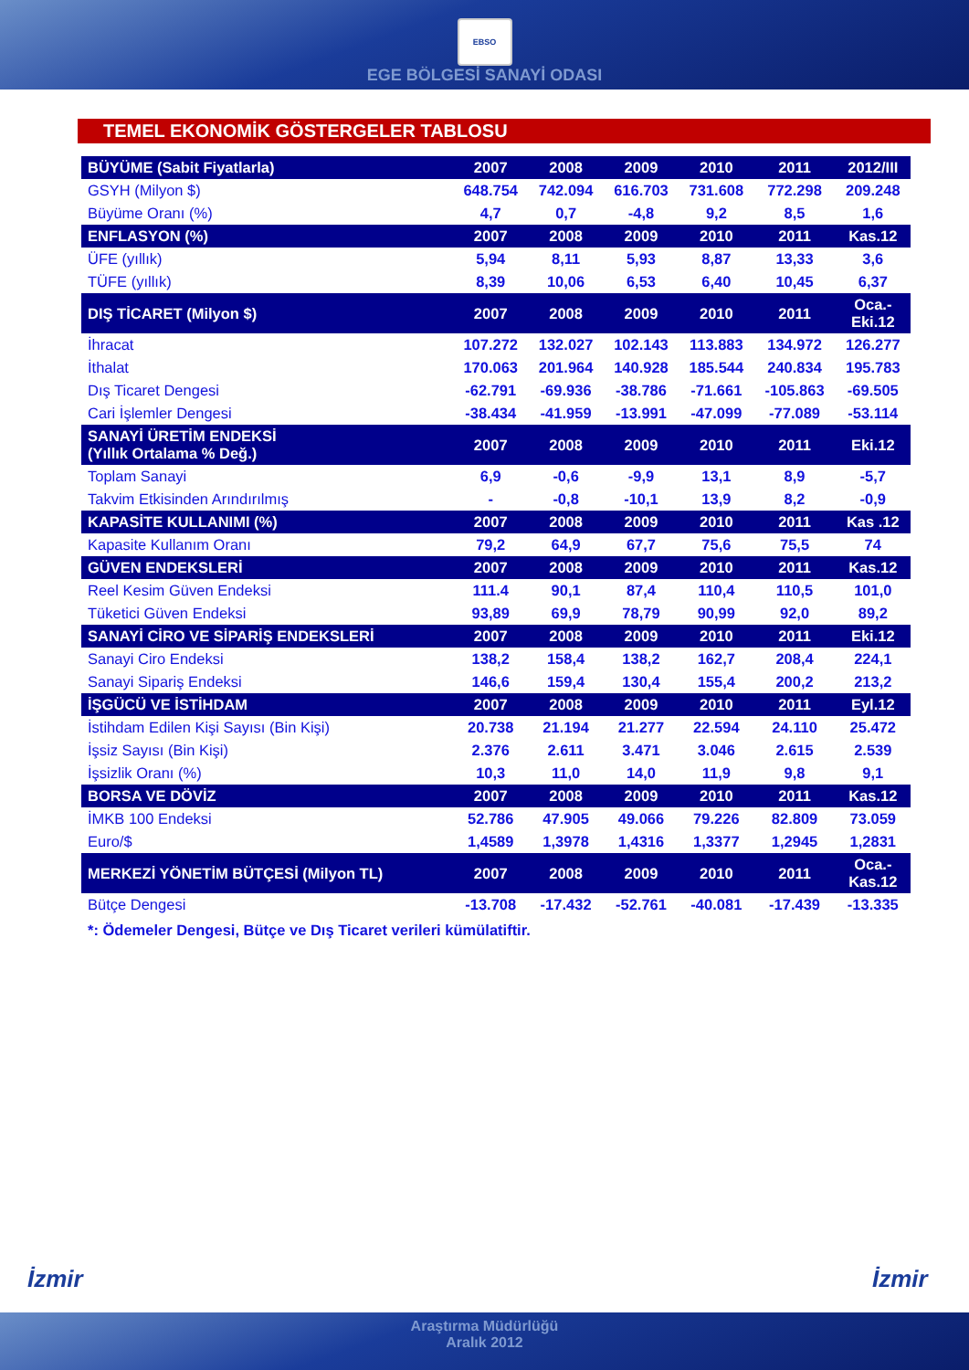EBSO
EGE BÖLGESİ SANAYİ ODASI
TEMEL EKONOMİK GÖSTERGELER TABLOSU
| BÜYÜME (Sabit Fiyatlarla) | 2007 | 2008 | 2009 | 2010 | 2011 | 2012/III |
| GSYH (Milyon $) | 648.754 | 742.094 | 616.703 | 731.608 | 772.298 | 209.248 |
| Büyüme Oranı (%) | 4,7 | 0,7 | -4,8 | 9,2 | 8,5 | 1,6 |
| ENFLASYON (%) | 2007 | 2008 | 2009 | 2010 | 2011 | Kas.12 |
| ÜFE (yıllık) | 5,94 | 8,11 | 5,93 | 8,87 | 13,33 | 3,6 |
| TÜFE (yıllık) | 8,39 | 10,06 | 6,53 | 6,40 | 10,45 | 6,37 |
| DIŞ TİCARET (Milyon $) | 2007 | 2008 | 2009 | 2010 | 2011 | Oca.- Eki.12 |
| İhracat | 107.272 | 132.027 | 102.143 | 113.883 | 134.972 | 126.277 |
| İthalat | 170.063 | 201.964 | 140.928 | 185.544 | 240.834 | 195.783 |
| Dış Ticaret Dengesi | -62.791 | -69.936 | -38.786 | -71.661 | -105.863 | -69.505 |
| Cari İşlemler Dengesi | -38.434 | -41.959 | -13.991 | -47.099 | -77.089 | -53.114 |
| SANAYİ ÜRETİM ENDEKSİ (Yıllık Ortalama % Değ.) | 2007 | 2008 | 2009 | 2010 | 2011 | Eki.12 |
| Toplam Sanayi | 6,9 | -0,6 | -9,9 | 13,1 | 8,9 | -5,7 |
| Takvim Etkisinden Arındırılmış | - | -0,8 | -10,1 | 13,9 | 8,2 | -0,9 |
| KAPASİTE KULLANIMI (%) | 2007 | 2008 | 2009 | 2010 | 2011 | Kas .12 |
| Kapasite Kullanım Oranı | 79,2 | 64,9 | 67,7 | 75,6 | 75,5 | 74 |
| GÜVEN ENDEKSLERİ | 2007 | 2008 | 2009 | 2010 | 2011 | Kas.12 |
| Reel Kesim Güven Endeksi | 111.4 | 90,1 | 87,4 | 110,4 | 110,5 | 101,0 |
| Tüketici Güven Endeksi | 93,89 | 69,9 | 78,79 | 90,99 | 92,0 | 89,2 |
| SANAYİ CİRO VE SİPARİŞ ENDEKSLERİ | 2007 | 2008 | 2009 | 2010 | 2011 | Eki.12 |
| Sanayi Ciro Endeksi | 138,2 | 158,4 | 138,2 | 162,7 | 208,4 | 224,1 |
| Sanayi Sipariş Endeksi | 146,6 | 159,4 | 130,4 | 155,4 | 200,2 | 213,2 |
| İŞGÜCÜ VE İSTİHDAM | 2007 | 2008 | 2009 | 2010 | 2011 | Eyl.12 |
| İstihdam Edilen Kişi Sayısı (Bin Kişi) | 20.738 | 21.194 | 21.277 | 22.594 | 24.110 | 25.472 |
| İşsiz Sayısı (Bin Kişi) | 2.376 | 2.611 | 3.471 | 3.046 | 2.615 | 2.539 |
| İşsizlik Oranı (%) | 10,3 | 11,0 | 14,0 | 11,9 | 9,8 | 9,1 |
| BORSA VE DÖVİZ | 2007 | 2008 | 2009 | 2010 | 2011 | Kas.12 |
| İMKB 100 Endeksi | 52.786 | 47.905 | 49.066 | 79.226 | 82.809 | 73.059 |
| Euro/$ | 1,4589 | 1,3978 | 1,4316 | 1,3377 | 1,2945 | 1,2831 |
| MERKEZİ YÖNETİM BÜTÇESİ (Milyon TL) | 2007 | 2008 | 2009 | 2010 | 2011 | Oca.- Kas.12 |
| Bütçe Dengesi | -13.708 | -17.432 | -52.761 | -40.081 | -17.439 | -13.335 |
*: Ödemeler Dengesi, Bütçe ve Dış Ticaret verileri kümülatiftir.
İzmir İzmir
Araştırma Müdürlüğü
Aralık 2012